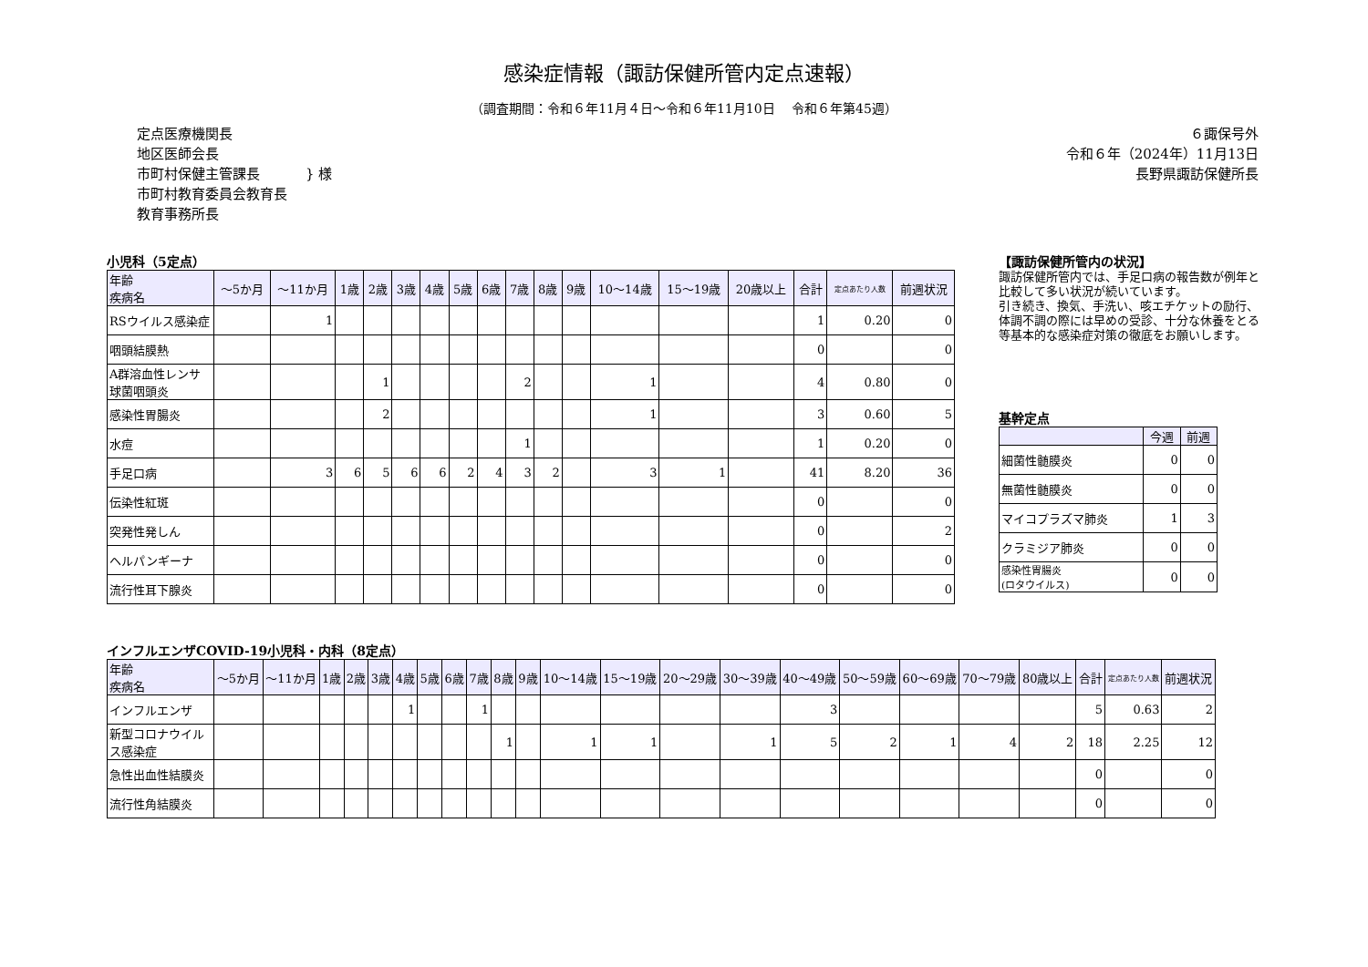感染症情報（諏訪保健所管内定点速報）
（調査期間：令和６年11月４日～令和６年11月10日　 令和６年第45週）
定点医療機関長
地区医師会長
市町村保健主管課長
市町村教育委員会教育長
教育事務所長
} 様
６諏保号外
令和６年（2024年）11月13日
長野県諏訪保健所長
小児科（5定点）
| 年齢 疾病名 | ～5か月 | ～11か月 | 1歳 | 2歳 | 3歳 | 4歳 | 5歳 | 6歳 | 7歳 | 8歳 | 9歳 | 10～14歳 | 15～19歳 | 20歳以上 | 合計 | 定点あたり人数 | 前週状況 |
| --- | --- | --- | --- | --- | --- | --- | --- | --- | --- | --- | --- | --- | --- | --- | --- | --- | --- |
| RSウイルス感染症 | | 1 | | | | | | | | | | | | | 1 | 0.20 | 0 |
| 咽頭結膜熱 | | | | | | | | | | | | | | | 0 | | 0 |
| A群溶血性レンサ球菌咽頭炎 | | | | 1 | | | | | 2 | | | 1 | | | 4 | 0.80 | 0 |
| 感染性胃腸炎 | | | | 2 | | | | | | | | 1 | | | 3 | 0.60 | 5 |
| 水痘 | | | | | | | | | 1 | | | | | | 1 | 0.20 | 0 |
| 手足口病 | | 3 | 6 | 5 | 6 | 6 | 2 | 4 | 3 | 2 | | 3 | 1 | | 41 | 8.20 | 36 |
| 伝染性紅斑 | | | | | | | | | | | | | | | 0 | | 0 |
| 突発性発しん | | | | | | | | | | | | | | | 0 | | 2 |
| ヘルパンギーナ | | | | | | | | | | | | | | | 0 | | 0 |
| 流行性耳下腺炎 | | | | | | | | | | | | | | | 0 | | 0 |
【諏訪保健所管内の状況】
諏訪保健所管内では、手足口病の報告数が例年と比較して多い状況が続いています。
引き続き、換気、手洗い、咳エチケットの励行、体調不調の際には早めの受診、十分な休養をとる等基本的な感染症対策の徹底をお願いします。
基幹定点
| | 今週 | 前週 |
| --- | --- | --- |
| 細菌性髄膜炎 | 0 | 0 |
| 無菌性髄膜炎 | 0 | 0 |
| マイコプラズマ肺炎 | 1 | 3 |
| クラミジア肺炎 | 0 | 0 |
| 感染性胃腸炎 (ロタウイルス) | 0 | 0 |
インフルエンザCOVID-19小児科・内科（8定点）
| 年齢 疾病名 | ～5か月 | ～11か月 | 1歳 | 2歳 | 3歳 | 4歳 | 5歳 | 6歳 | 7歳 | 8歳 | 9歳 | 10～14歳 | 15～19歳 | 20～29歳 | 30～39歳 | 40～49歳 | 50～59歳 | 60～69歳 | 70～79歳 | 80歳以上 | 合計 | 定点あたり人数 | 前週状況 |
| --- | --- | --- | --- | --- | --- | --- | --- | --- | --- | --- | --- | --- | --- | --- | --- | --- | --- | --- | --- | --- | --- | --- | --- |
| インフルエンザ | | | | | | 1 | | | 1 | | | | | | | 3 | | | | | 5 | 0.63 | 2 |
| 新型コロナウイルス感染症 | | | | | | | | | | 1 | | 1 | 1 | | 1 | 5 | 2 | 1 | 4 | 2 | 18 | 2.25 | 12 |
| 急性出血性結膜炎 | | | | | | | | | | | | | | | | | | | | | 0 | | 0 |
| 流行性角結膜炎 | | | | | | | | | | | | | | | | | | | | | 0 | | 0 |